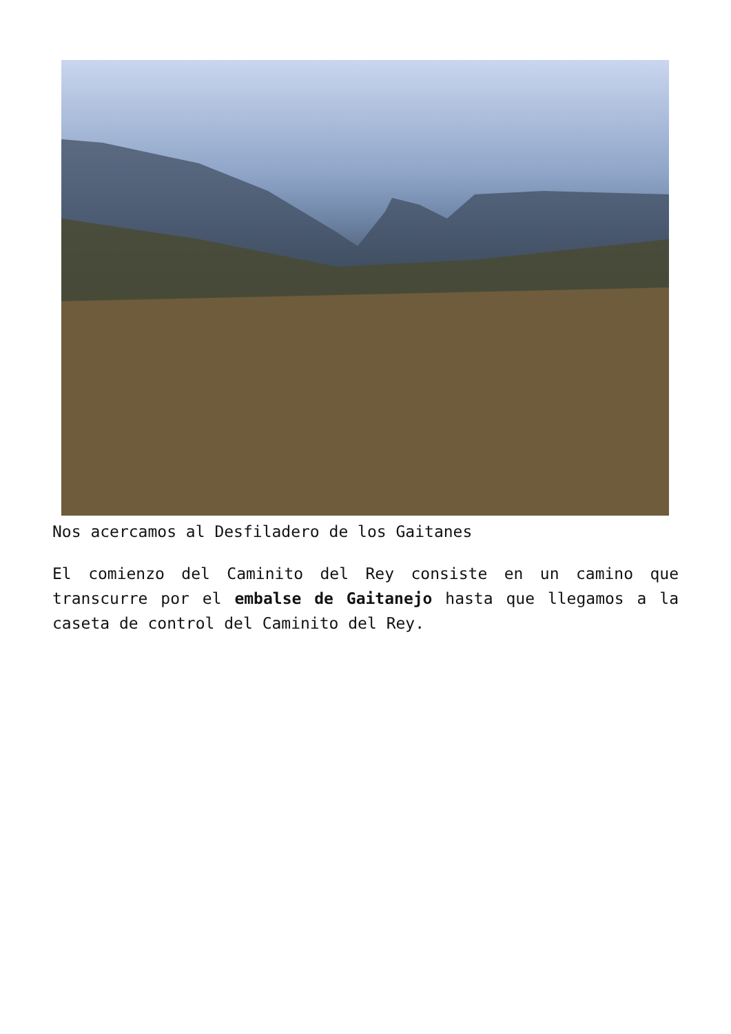Nos acercamos al Desfiladero de los Gaitanes
El comienzo del Caminito del Rey consiste en un camino que transcurre por el embalse de Gaitanejo hasta que llegamos a la caseta de control del Caminito del Rey.